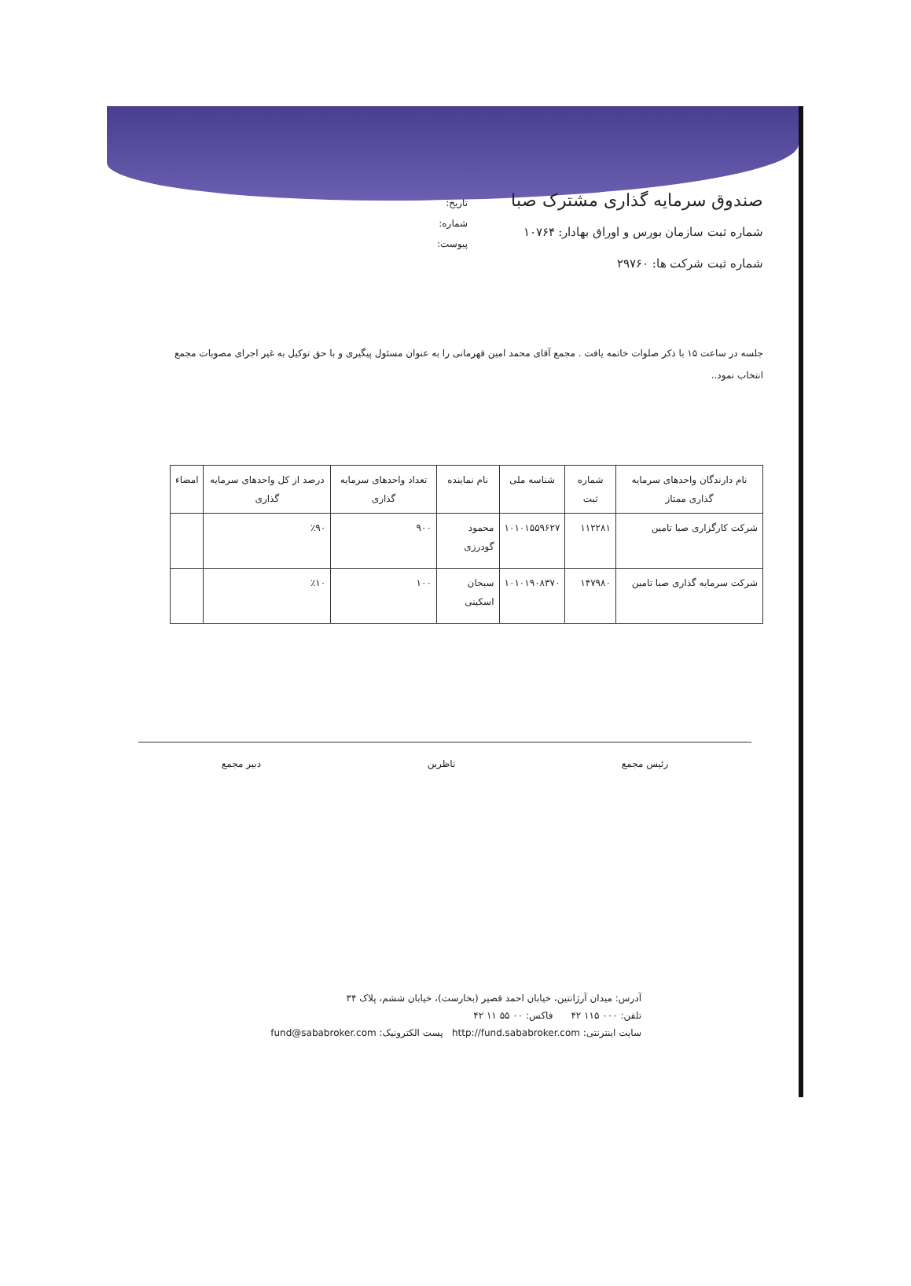صندوق سرمایه گذاری مشترک صبا
شماره ثبت سازمان بورس و اوراق بهادار: ۱۰۷۶۴
شماره ثبت شرکت ها: ۲۹۷۶۰
تاریخ:
شماره:
پیوست:
جلسه در ساعت ۱۵ با ذکر صلوات خاتمه یافت . مجمع آقای محمد امین قهرمانی را به عنوان مسئول پیگیری و با حق توکیل به غیر اجرای مصوبات مجمع انتخاب نمود..
| نام دارندگان واحدهای سرمایه گذاری ممتاز | شماره ثبت | شناسه ملی | نام نماینده | تعداد واحدهای سرمایه گذاری | درصد از کل واحدهای سرمایه گذاری | امضاء |
| --- | --- | --- | --- | --- | --- | --- |
| شرکت کارگزاری صبا تامین | ۱۱۲۲۸۱ | ۱۰۱۰۱۵۵۹۶۲۷ | محمود گودرزی | ۹۰۰ | ٪۹۰ | |
| شرکت سرمایه گذاری صبا تامین | ۱۴۷۹۸۰ | ۱۰۱۰۱۹۰۸۳۷۰ | سبحان اسکینی | ۱۰۰ | ٪۱۰ | |
رئیس مجمع ناظرین دبیر مجمع
آدرس: میدان آرژانتین، خیابان احمد قصیر (بخارست)، خیابان ششم، پلاک ۳۴
تلفن: ۰۰۰ ۱۱۵ ۴۲ فاکس: ۰۰ ۵۵ ۱۱ ۴۲
سایت اینترنتی: http://fund.sababroker.com پست الکترونیک: fund@sababroker.com